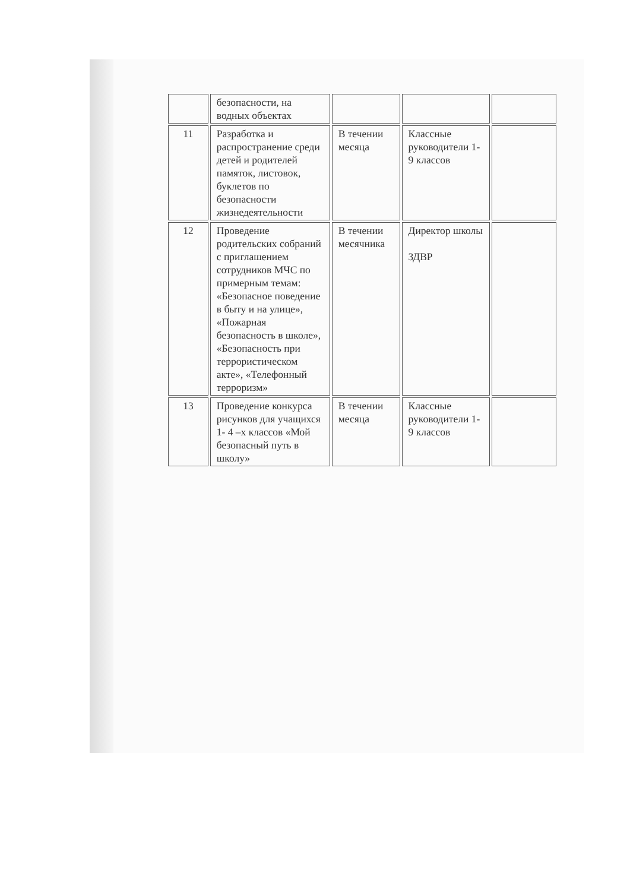| | безопасности, на водных объектах | | | |
| 11 | Разработка и распространение среди детей и родителей памяток, листовок, буклетов по безопасности жизнедеятельности | В течении месяца | Классные руководители 1-9 классов | |
| 12 | Проведение родительских собраний с приглашением сотрудников МЧС по примерным темам: «Безопасное поведение в быту и на улице», «Пожарная безопасность в школе», «Безопасность при террористическом акте», «Телефонный терроризм» | В течении месячника | Директор школы ЗДВР | |
| 13 | Проведение конкурса рисунков для учащихся 1- 4 –х классов «Мой безопасный путь в школу» | В течении месяца | Классные руководители 1-9 классов | |